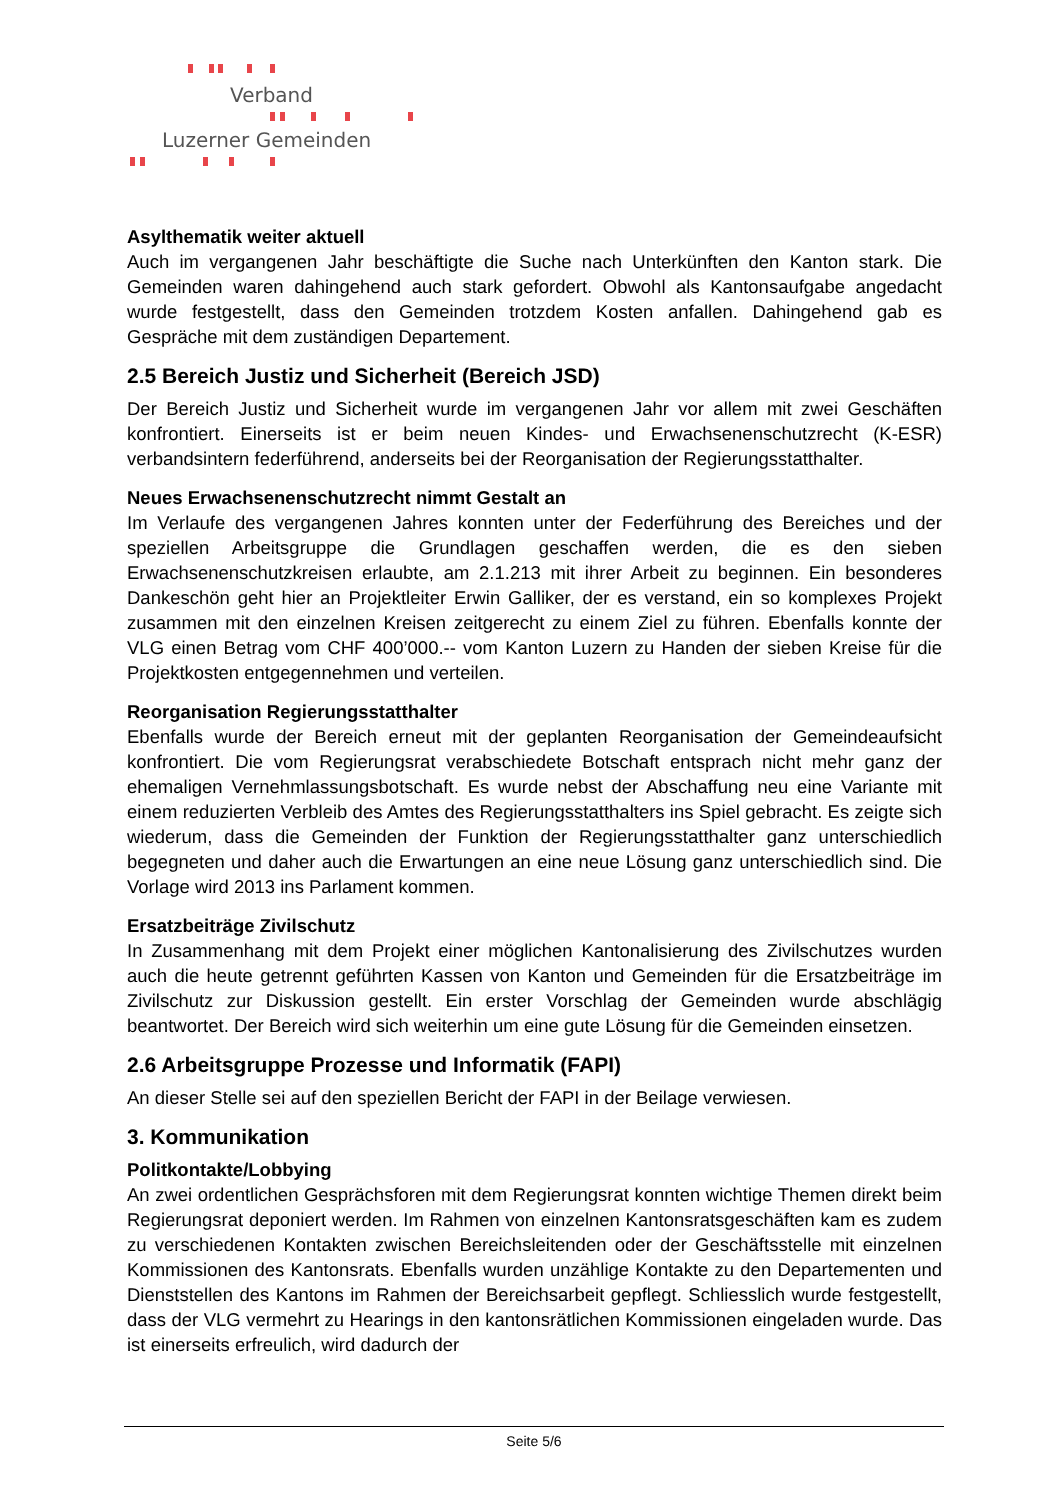Verband
Luzerner Gemeinden
Asylthematik weiter aktuell
Auch im vergangenen Jahr beschäftigte die Suche nach Unterkünften den Kanton stark. Die Gemeinden waren dahingehend auch stark gefordert. Obwohl als Kantonsaufgabe angedacht wurde festgestellt, dass den Gemeinden trotzdem Kosten anfallen. Dahingehend gab es Gespräche mit dem zuständigen Departement.
2.5 Bereich Justiz und Sicherheit (Bereich JSD)
Der Bereich Justiz und Sicherheit wurde im vergangenen Jahr vor allem mit zwei Geschäften konfrontiert. Einerseits ist er beim neuen Kindes- und Erwachsenenschutzrecht (K-ESR) verbandsintern federführend, anderseits bei der Reorganisation der Regierungsstatthalter.
Neues Erwachsenenschutzrecht nimmt Gestalt an
Im Verlaufe des vergangenen Jahres konnten unter der Federführung des Bereiches und der speziellen Arbeitsgruppe die Grundlagen geschaffen werden, die es den sieben Erwachsenenschutzkreisen erlaubte, am 2.1.213 mit ihrer Arbeit zu beginnen. Ein besonderes Dankeschön geht hier an Projektleiter Erwin Galliker, der es verstand, ein so komplexes Projekt zusammen mit den einzelnen Kreisen zeitgerecht zu einem Ziel zu führen. Ebenfalls konnte der VLG einen Betrag vom CHF 400’000.-- vom Kanton Luzern zu Handen der sieben Kreise für die Projektkosten entgegennehmen und verteilen.
Reorganisation Regierungsstatthalter
Ebenfalls wurde der Bereich erneut mit der geplanten Reorganisation der Gemeindeaufsicht konfrontiert. Die vom Regierungsrat verabschiedete Botschaft entsprach nicht mehr ganz der ehemaligen Vernehmlassungsbotschaft. Es wurde nebst der Abschaffung neu eine Variante mit einem reduzierten Verbleib des Amtes des Regierungsstatthalters ins Spiel gebracht. Es zeigte sich wiederum, dass die Gemeinden der Funktion der Regierungsstatthalter ganz unterschiedlich begegneten und daher auch die Erwartungen an eine neue Lösung ganz unterschiedlich sind. Die Vorlage wird 2013 ins Parlament kommen.
Ersatzbeiträge Zivilschutz
In Zusammenhang mit dem Projekt einer möglichen Kantonalisierung des Zivilschutzes wurden auch die heute getrennt geführten Kassen von Kanton und Gemeinden für die Ersatzbeiträge im Zivilschutz zur Diskussion gestellt. Ein erster Vorschlag der Gemeinden wurde abschlägig beantwortet. Der Bereich wird sich weiterhin um eine gute Lösung für die Gemeinden einsetzen.
2.6 Arbeitsgruppe Prozesse und Informatik (FAPI)
An dieser Stelle sei auf den speziellen Bericht der FAPI in der Beilage verwiesen.
3. Kommunikation
Politkontakte/Lobbying
An zwei ordentlichen Gesprächsforen mit dem Regierungsrat konnten wichtige Themen direkt beim Regierungsrat deponiert werden. Im Rahmen von einzelnen Kantonsratsgeschäften kam es zudem zu verschiedenen Kontakten zwischen Bereichsleitenden oder der Geschäftsstelle mit einzelnen Kommissionen des Kantonsrats. Ebenfalls wurden unzählige Kontakte zu den Departementen und Dienststellen des Kantons im Rahmen der Bereichsarbeit gepflegt. Schliesslich wurde festgestellt, dass der VLG vermehrt zu Hearings in den kantonsrätlichen Kommissionen eingeladen wurde. Das ist einerseits erfreulich, wird dadurch der
Seite 5/6